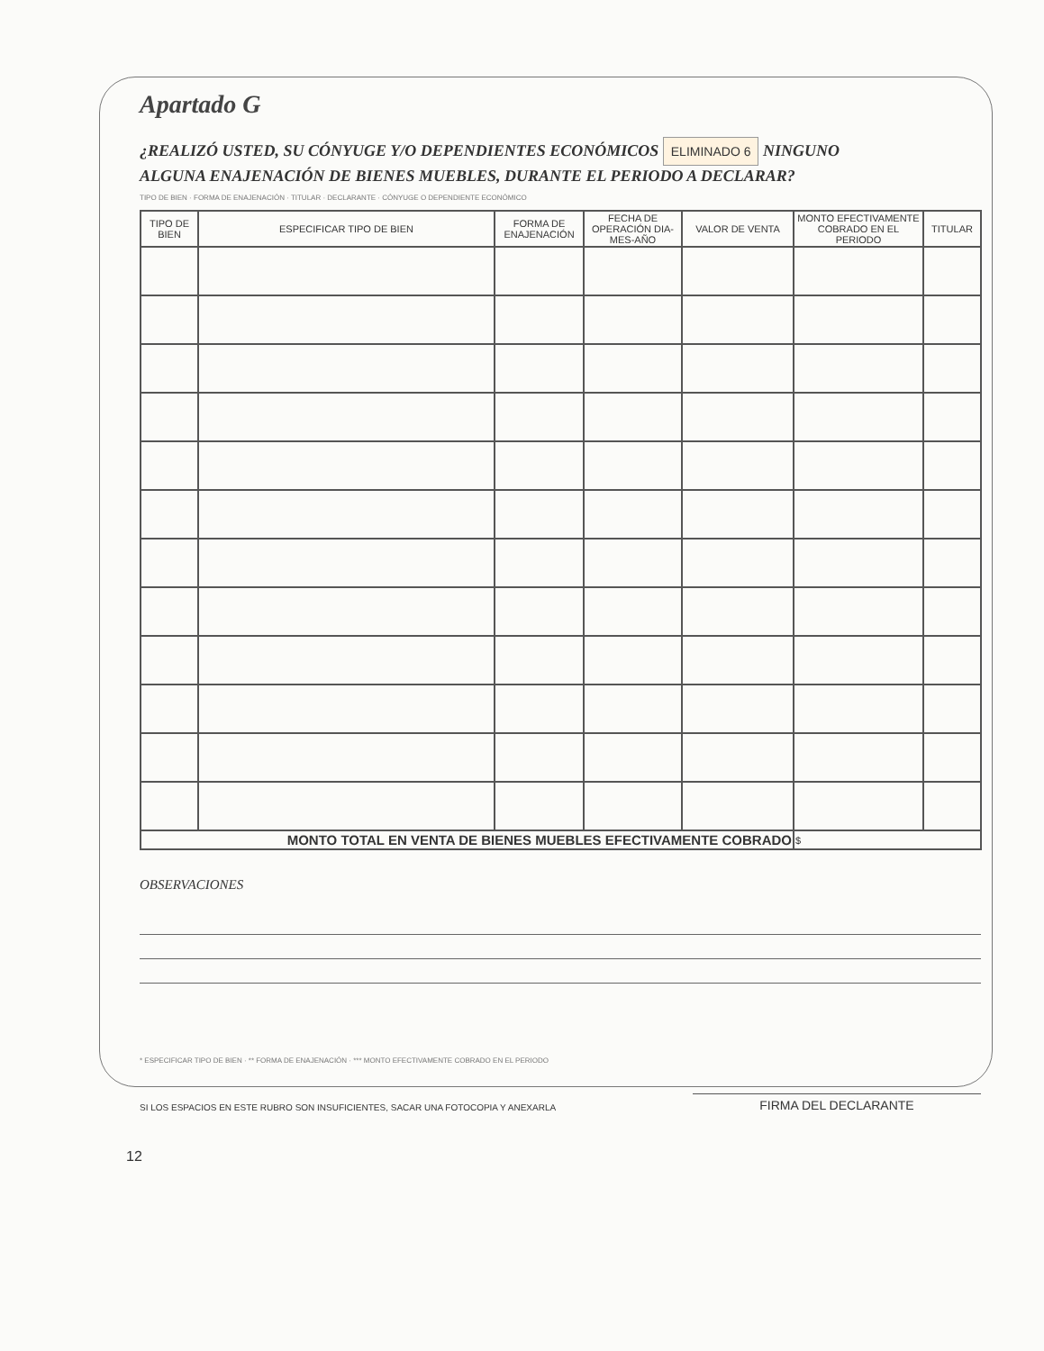Apartado G
¿REALIZÓ USTED, SU CÓNYUGE Y/O DEPENDIENTES ECONÓMICOS ELIMINADO 6 NINGUNO
ALGUNA ENAJENACIÓN DE BIENES MUEBLES, DURANTE EL PERIODO A DECLARAR?
TIPO DE BIEN · FORMA DE ENAJENACIÓN · TITULAR · DECLARANTE · CÓNYUGE O DEPENDIENTE ECONÓMICO
| TIPO DE BIEN | ESPECIFICAR TIPO DE BIEN | FORMA DE ENAJENACIÓN | FECHA DE OPERACIÓN DIA-MES-AÑO | VALOR DE VENTA | MONTO EFECTIVAMENTE COBRADO EN EL PERIODO | TITULAR |
| --- | --- | --- | --- | --- | --- | --- |
| MONTO TOTAL EN VENTA DE BIENES MUEBLES EFECTIVAMENTE COBRADO | | | | | $ | |
OBSERVACIONES
* ESPECIFICAR TIPO DE BIEN · ** FORMA DE ENAJENACIÓN · *** MONTO EFECTIVAMENTE COBRADO EN EL PERIODO
SI LOS ESPACIOS EN ESTE RUBRO SON INSUFICIENTES, SACAR UNA FOTOCOPIA Y ANEXARLA
FIRMA DEL DECLARANTE
12